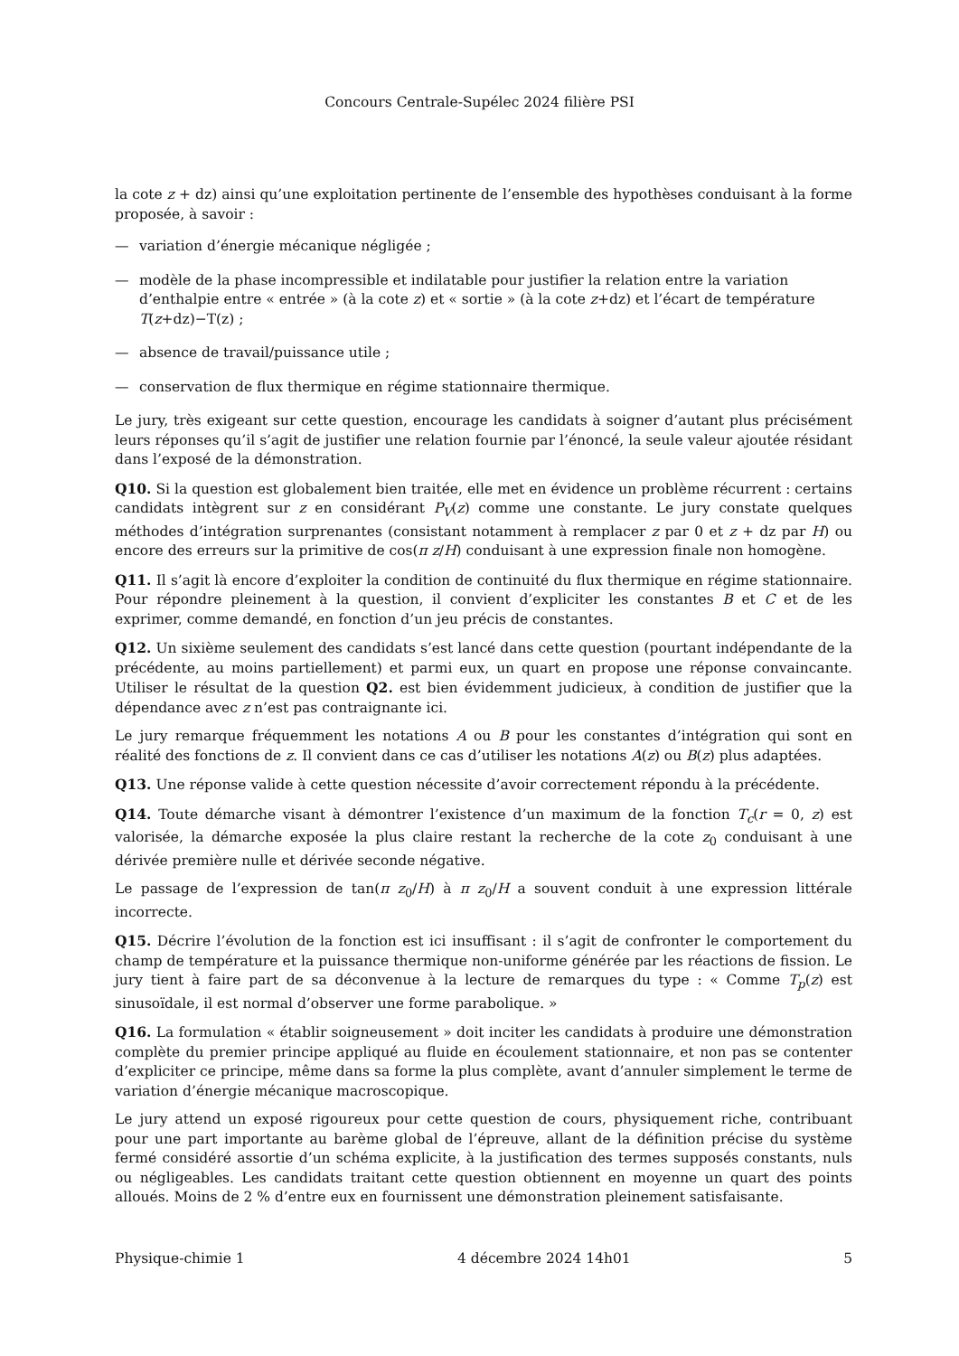Concours Centrale-Supélec 2024 filière PSI
la cote z + dz) ainsi qu’une exploitation pertinente de l’ensemble des hypothèses conduisant à la forme proposée, à savoir :
— variation d’énergie mécanique négligée ;
— modèle de la phase incompressible et indilatable pour justifier la relation entre la variation d’enthalpie entre « entrée » (à la cote z) et « sortie » (à la cote z+dz) et l’écart de température T(z+dz)−T(z) ;
— absence de travail/puissance utile ;
— conservation de flux thermique en régime stationnaire thermique.
Le jury, très exigeant sur cette question, encourage les candidats à soigner d’autant plus précisément leurs réponses qu’il s’agit de justifier une relation fournie par l’énoncé, la seule valeur ajoutée résidant dans l’exposé de la démonstration.
Q10. Si la question est globalement bien traitée, elle met en évidence un problème récurrent : certains candidats intègrent sur z en considérant P<sub>V</sub>(z) comme une constante. Le jury constate quelques méthodes d’intégration surprenantes (consistant notamment à remplacer z par 0 et z + dz par H) ou encore des erreurs sur la primitive de cos(π z/H) conduisant à une expression finale non homogène.
Q11. Il s’agit là encore d’exploiter la condition de continuité du flux thermique en régime stationnaire. Pour répondre pleinement à la question, il convient d’expliciter les constantes B et C et de les exprimer, comme demandé, en fonction d’un jeu précis de constantes.
Q12. Un sixième seulement des candidats s’est lancé dans cette question (pourtant indépendante de la précédente, au moins partiellement) et parmi eux, un quart en propose une réponse convaincante. Utiliser le résultat de la question Q2. est bien évidemment judicieux, à condition de justifier que la dépendance avec z n’est pas contraignante ici.
Le jury remarque fréquemment les notations A ou B pour les constantes d’intégration qui sont en réalité des fonctions de z. Il convient dans ce cas d’utiliser les notations A(z) ou B(z) plus adaptées.
Q13. Une réponse valide à cette question nécessite d’avoir correctement répondu à la précédente.
Q14. Toute démarche visant à démontrer l’existence d’un maximum de la fonction T<sub>c</sub>(r = 0, z) est valorisée, la démarche exposée la plus claire restant la recherche de la cote z<sub>0</sub> conduisant à une dérivée première nulle et dérivée seconde négative.
Le passage de l’expression de tan(π z<sub>0</sub>/H) à π z<sub>0</sub>/H a souvent conduit à une expression littérale incorrecte.
Q15. Décrire l’évolution de la fonction est ici insuffisant : il s’agit de confronter le comportement du champ de température et la puissance thermique non-uniforme générée par les réactions de fission. Le jury tient à faire part de sa déconvenue à la lecture de remarques du type : « Comme T<sub>p</sub>(z) est sinusoïdale, il est normal d’observer une forme parabolique. »
Q16. La formulation « établir soigneusement » doit inciter les candidats à produire une démonstration complète du premier principe appliqué au fluide en écoulement stationnaire, et non pas se contenter d’expliciter ce principe, même dans sa forme la plus complète, avant d’annuler simplement le terme de variation d’énergie mécanique macroscopique.
Le jury attend un exposé rigoureux pour cette question de cours, physiquement riche, contribuant pour une part importante au barème global de l’épreuve, allant de la définition précise du système fermé considéré assortie d’un schéma explicite, à la justification des termes supposés constants, nuls ou négligeables. Les candidats traitant cette question obtiennent en moyenne un quart des points alloués. Moins de 2 % d’entre eux en fournissent une démonstration pleinement satisfaisante.
Physique-chimie 1 4 décembre 2024 14h01 5